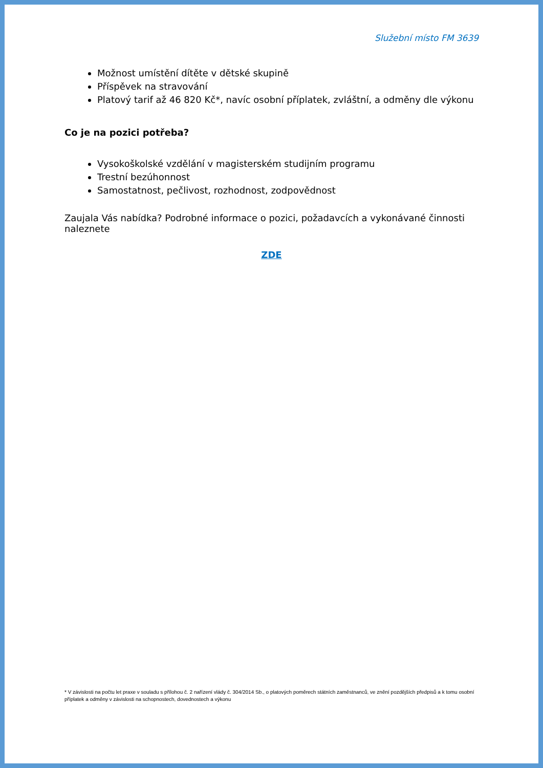Služební místo FM 3639
Možnost umístění dítěte v dětské skupině
Příspěvek na stravování
Platový tarif až 46 820 Kč*, navíc osobní příplatek, zvláštní, a odměny dle výkonu
Co je na pozici potřeba?
Vysokoškolské vzdělání v magisterském studijním programu
Trestní bezúhonnost
Samostatnost, pečlivost, rozhodnost, zodpovědnost
Zaujala Vás nabídka? Podrobné informace o pozici, požadavcích a vykonávané činnosti naleznete
ZDE
* V závislosti na počtu let praxe v souladu s přílohou č. 2 nařízení vlády č. 304/2014 Sb., o platových poměrech státních zaměstnanců, ve znění pozdějších předpisů a k tomu osobní příplatek a odměny v závislosti na schopnostech, dovednostech a výkonu